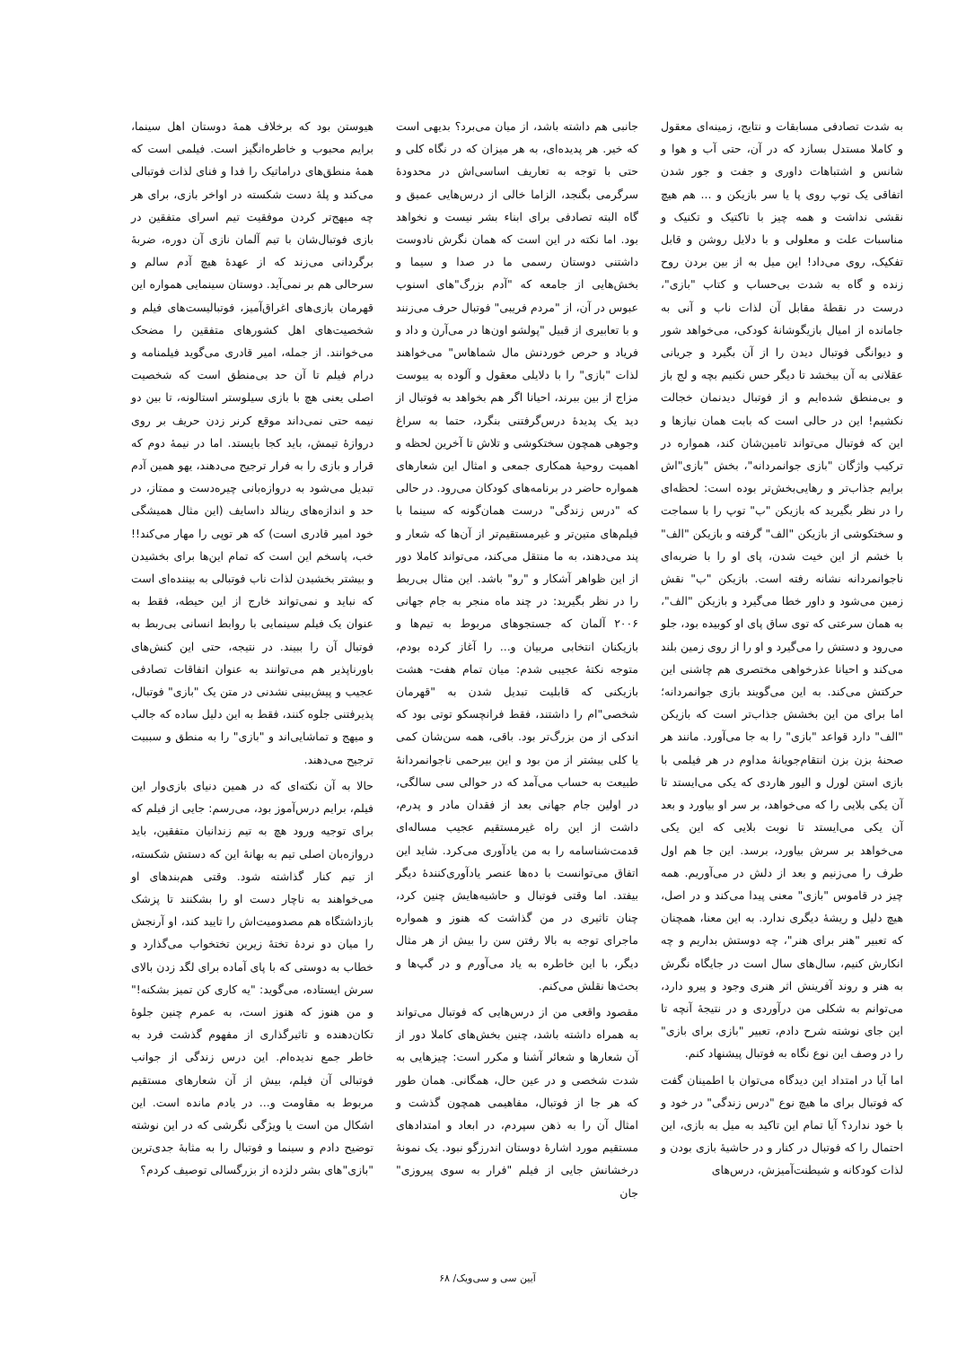به شدت تصادفی مسابقات و نتایج، زمینه‌ای معقول و کاملا مستدل بسازد که در آن، حتی آب و هوا و شانس و اشتباهات داوری و جفت و جور شدن اتفاقی یک توپ روی پا یا سر بازیکن و ... هم هیچ نقشی نداشت و همه چیز با تاکتیک و تکنیک و مناسبات علت و معلولی و با دلایل روشن و قابل تفکیک، روی می‌داد! این میل به از بین بردن روح زنده و گاه به شدت بی‌حساب و کتاب "بازی"، درست در نقطهٔ مقابل آن لذات ناب و آنی به جامانده از امیال بازیگوشانهٔ کودکی، می‌خواهد شور و دیوانگی فوتبال دیدن را از آن بگیرد و جریانی عقلانی به آن ببخشد تا دیگر حس نکنیم بچه و لج باز و بی‌منطق شده‌ایم و از فوتبال دیدنمان خجالت نکشیم! این در حالی است که بابت همان نیازها و این که فوتبال می‌تواند تامین‌شان کند، همواره در ترکیب واژگان "بازی جوانمردانه"، بخش "بازی"اش برایم جذاب‌تر و رهایی‌بخش‌تر بوده است: لحظه‌ای را در نظر بگیرید که بازیکن "ب" توپ را با سماجت و سختکوشی از بازیکن "الف" گرفته و بازیکن "الف" با خشم از این خیت شدن، پای او را با ضربه‌ای ناجوانمردانه نشانه رفته است. بازیکن "ب" نقش زمین می‌شود و داور خطا می‌گیرد و بازیکن "الف"، به همان سرعتی که توی ساق پای او کوبیده بود، جلو می‌رود و دستش را می‌گیرد و او را از روی زمین بلند می‌کند و احیانا عذرخواهی مختصری هم چاشنی این حرکتش می‌کند. به این می‌گویند بازی جوانمردانه؛ اما برای من این بخشش جذاب‌تر است که بازیکن "الف" دارد قواعد "بازی" را به جا می‌آورد. مانند هر صحنهٔ بزن بزن انتقام‌جویانهٔ مداوم در هر فیلمی با بازی استن لورل و الیور هاردی که یکی می‌ایستد تا آن یکی بلایی را که می‌خواهد، بر سر او بیاورد و بعد آن یکی می‌ایستد تا نوبت بلایی که این یکی می‌خواهد بر سرش بیاورد، برسد. این جا هم اول طرف را می‌زنیم و بعد از دلش در می‌آوریم. همه چیز در قاموس "بازی" معنی پیدا می‌کند و در اصل، هیچ دلیل و ریشهٔ دیگری ندارد. به این معنا، همچنان که تعبیر "هنر برای هنر"، چه دوستش بداریم و چه انکارش کنیم، سال‌های سال است در جایگاه نگرش به هنر و روند آفرینش اثر هنری وجود و پیرو دارد، می‌توانم به شکلی من درآوردی و در نتیجهٔ آنچه تا این جای نوشته شرح دادم، تعبیر "بازی برای بازی" را در وصف این نوع نگاه به فوتبال پیشنهاد کنم.
اما آیا در امتداد این دیدگاه می‌توان با اطمینان گفت که فوتبال برای ما هیچ نوع "درس زندگی" در خود و با خود ندارد؟ آیا تمام این تاکید به میل به بازی، این احتمال را که فوتبال در کنار و در حاشیهٔ بازی بودن و لذات کودکانه و شیطنت‌آمیزش، درس‌های
جانبی هم داشته باشد، از میان می‌برد؟ بدیهی است که خیر. هر پدیده‌ای، به هر میزان که در نگاه کلی و حتی با توجه به تعاریف اساسی‌اش در محدودهٔ سرگرمی بگنجد، الزاما خالی از درس‌هایی عمیق و گاه البته تصادفی برای ابناء بشر نیست و نخواهد بود. اما نکته در این است که همان نگرش نادوست داشتنی دوستان رسمی ما در صدا و سیما و بخش‌هایی از جامعه که "آدم بزرگ"های اسنوب عبوس در آن، از "مردم فریبی" فوتبال حرف می‌زنند و با تعابیری از قبیل "پولشو اون‌ها در می‌آرن و داد و فریاد و حرص خوردنش مال شماهاس" می‌خواهند لذات "بازی" را با دلایلی معقول و آلوده به یبوست مزاج از بین ببرند، احیانا اگر هم بخواهد به فوتبال از دید یک پدیدهٔ درس‌گرفتنی بنگرد، حتما به سراغ وجوهی همچون سختکوشی و تلاش تا آخرین لحظه و اهمیت روحیهٔ همکاری جمعی و امثال این شعارهای همواره حاضر در برنامه‌های کودکان می‌رود. در حالی که "درس زندگی" درست همان‌گونه که سینما با فیلم‌های متین‌تر و غیرمستقیم‌تر از آن‌ها که شعار و پند می‌دهند، به ما منتقل می‌کند، می‌تواند کاملا دور از این ظواهر آشکار و "رو" باشد. این مثال بی‌ربط را در نظر بگیرید: در چند ماه منجر به جام جهانی ۲۰۰۶ آلمان که جستجوهای مربوط به تیم‌ها و بازیکنان انتخابی مربیان و... را آغاز کرده بودم، متوجه نکتهٔ عجیبی شدم: میان تمام هفت- هشت بازیکنی که قابلیت تبدیل شدن به "قهرمان شخصی"ام را داشتند، فقط فرانچسکو توتی بود که اندکی از من بزرگ‌تر بود. باقی، همه سن‌شان کمی یا کلی بیشتر از من بود و این بیرحمی ناجوانمردانهٔ طبیعت به حساب می‌آمد که در حوالی سی سالگی، در اولین جام جهانی بعد از فقدان مادر و پدرم، داشت از این راه غیرمستقیم عجیب مساله‌ای قدمت‌شناسامه را به من یادآوری می‌کرد. شاید این اتفاق می‌توانست با ده‌ها عنصر یادآوری‌کنندهٔ دیگر بیفتد. اما وقتی فوتبال و حاشیه‌هایش چنین کرد، چنان تاثیری در من گذاشت که هنوز و همواره ماجرای توجه به بالا رفتن سن را بیش از هر مثال دیگر، با این خاطره به یاد می‌آورم و در گپ‌ها و بحث‌ها نقلش می‌کنم.
مقصود واقعی من از درس‌هایی که فوتبال می‌تواند به همراه داشته باشد، چنین بخش‌های کاملا دور از آن شعارها و شعائر آشنا و مکرر است: چیزهایی به شدت شخصی و در عین حال، همگانی. همان طور که هر جا از فوتبال، مفاهیمی همچون گذشت و امثال آن را به ذهن سپردم، در ابعاد و امتدادهای مستقیم مورد اشارهٔ دوستان اندرزگو نبود. یک نمونهٔ درخشانش جایی از فیلم "فرار به سوی پیروزی" جان
هیوستن بود که برخلاف همهٔ دوستان اهل سینما، برایم محبوب و خاطره‌انگیز است. فیلمی است که همهٔ منطق‌های دراماتیک را فدا و فنای لذات فوتبالی می‌کند و پلهٔ دست شکسته در اواخر بازی، برای هر چه میهج‌تر کردن موفقیت تیم اسرای متفقین در بازی فوتبال‌شان با تیم آلمان نازی آن دوره، ضربهٔ برگردانی می‌زند که از عهدهٔ هیچ آدم سالم و سرحالی هم بر نمی‌آید. دوستان سینمایی همواره این قهرمان بازی‌های اغراق‌آمیز، فوتبالیست‌های فیلم و شخصیت‌های اهل کشورهای متفقین را مضحک می‌خوانند. از جمله، امیر قادری می‌گوید فیلمنامه و درام فیلم تا آن حد بی‌منطق است که شخصیت اصلی یعنی هچ با بازی سیلوستر استالونه، تا بین دو نیمه حتی نمی‌داند موقع کرنر زدن حریف بر روی دروازهٔ تیمش، باید کجا بایستد. اما در نیمهٔ دوم که قرار و بازی را به فرار ترجیح می‌دهند، یهو همین آدم تبدیل می‌شود به دروازه‌بانی چیره‌دست و ممتاز، در حد و اندازه‌های رینالد داسایف (این مثال همیشگی خود امیر قادری است) که هر توپی را مهار می‌کند!! خب، پاسخم این است که تمام این‌ها برای بخشیدن و بیشتر بخشیدن لذات ناب فوتبالی به بیننده‌ای است که نباید و نمی‌تواند خارج از این حیطه، فقط به عنوان یک فیلم سینمایی با روابط انسانی بی‌ربط به فوتبال آن را ببیند. در نتیجه، حتی این کنش‌های باورناپذیر هم می‌توانند به عنوان اتفاقات تصادفی عجیب و پیش‌بینی نشدنی در متن یک "بازی" فوتبال، پذیرفتنی جلوه کنند، فقط به این دلیل ساده که جالب و میهج و تماشایی‌اند و "بازی" را به منطق و سببیت ترجیح می‌دهند.
حالا به آن نکته‌ای که در همین دنیای بازی‌وار این فیلم، برایم درس‌آموز بود، می‌رسم: جایی از فیلم که برای توجیه ورود هچ به تیم زندانیان متفقین، باید دروازه‌بان اصلی تیم به بهانهٔ این که دستش شکسته، از تیم کنار گذاشته شود. وقتی هم‌بندهای او می‌خواهند به ناچار دست او را بشکنند تا پزشک بازداشتگاه هم مصدومیت‌اش را تایید کند، او آرنجش را میان دو نردهٔ تختهٔ زیرین تختخواب می‌گذارد و خطاب به دوستی که با پای آماده برای لگد زدن بالای سرش ایستاده، می‌گوید: "یه کاری کن تمیز بشکنه!" و من هنوز که هنوز است، به عمرم چنین جلوهٔ تکان‌دهنده و تاثیرگذاری از مفهوم گذشت فرد به خاطر جمع ندیده‌ام. این درس زندگی از جوانب فوتبالی آن فیلم، بیش از آن شعارهای مستقیم مربوط به مقاومت و... در یادم مانده است. این اشکال من است یا ویژگی نگرشی که در این نوشته توضیح دادم و سینما و فوتبال را به مثابهٔ جدی‌ترین "بازی"های بشر دلزده از بزرگسالی توصیف کردم؟
آیین سی و سی‌ویک/ ۶۸